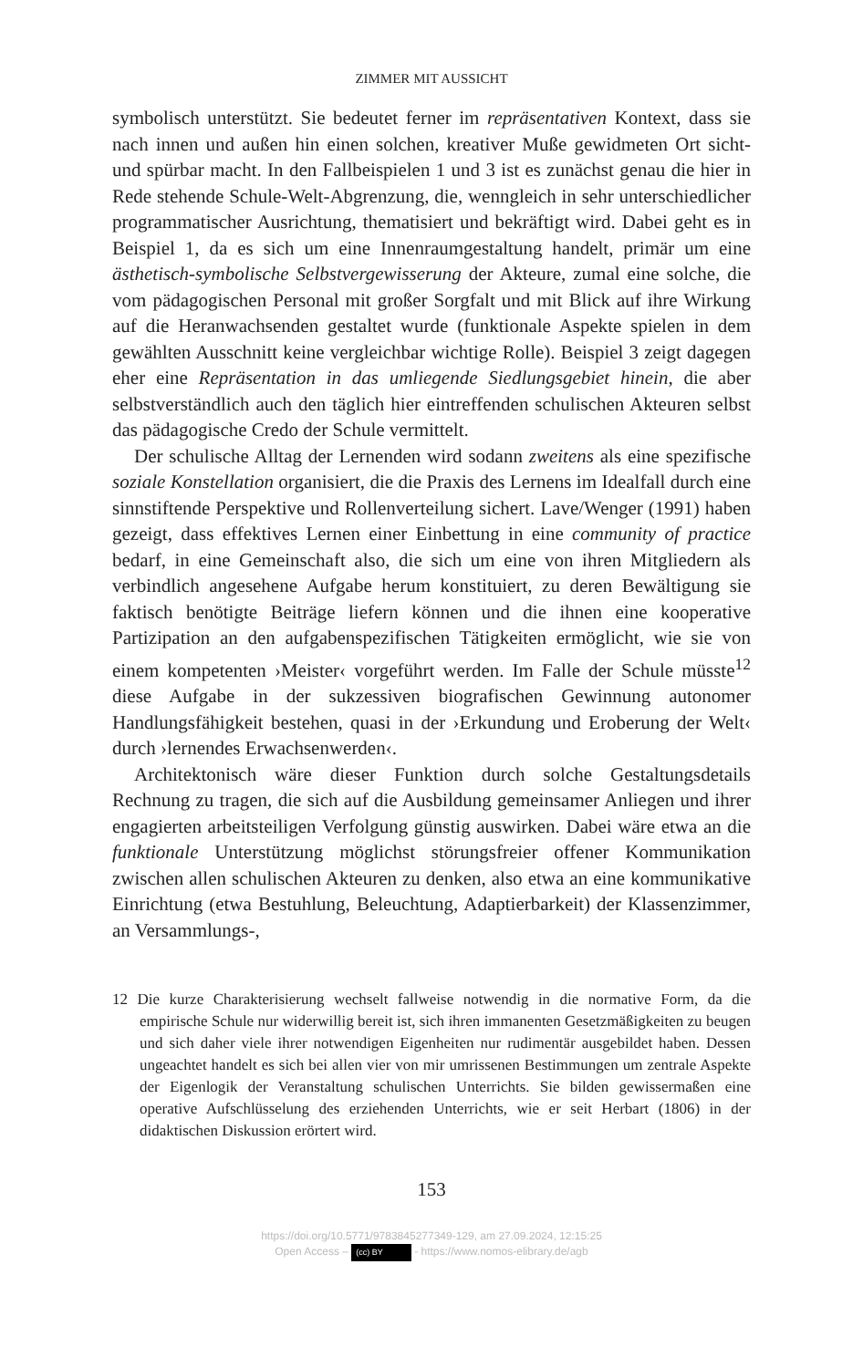ZIMMER MIT AUSSICHT
symbolisch unterstützt. Sie bedeutet ferner im repräsentativen Kontext, dass sie nach innen und außen hin einen solchen, kreativer Muße gewidmeten Ort sicht- und spürbar macht. In den Fallbeispielen 1 und 3 ist es zunächst genau die hier in Rede stehende Schule-Welt-Abgrenzung, die, wenngleich in sehr unterschiedlicher programmatischer Ausrichtung, thematisiert und bekräftigt wird. Dabei geht es in Beispiel 1, da es sich um eine Innenraumgestaltung handelt, primär um eine ästhetisch-symbolische Selbstvergewisserung der Akteure, zumal eine solche, die vom pädagogischen Personal mit großer Sorgfalt und mit Blick auf ihre Wirkung auf die Heranwachsenden gestaltet wurde (funktionale Aspekte spielen in dem gewählten Ausschnitt keine vergleichbar wichtige Rolle). Beispiel 3 zeigt dagegen eher eine Repräsentation in das umliegende Siedlungsgebiet hinein, die aber selbstverständlich auch den täglich hier eintreffenden schulischen Akteuren selbst das pädagogische Credo der Schule vermittelt.
Der schulische Alltag der Lernenden wird sodann zweitens als eine spezifische soziale Konstellation organisiert, die die Praxis des Lernens im Idealfall durch eine sinnstiftende Perspektive und Rollenverteilung sichert. Lave/Wenger (1991) haben gezeigt, dass effektives Lernen einer Einbettung in eine community of practice bedarf, in eine Gemeinschaft also, die sich um eine von ihren Mitgliedern als verbindlich angesehene Aufgabe herum konstituiert, zu deren Bewältigung sie faktisch benötigte Beiträge liefern können und die ihnen eine kooperative Partizipation an den aufgabenspezifischen Tätigkeiten ermöglicht, wie sie von einem kompetenten ›Meister‹ vorgeführt werden. Im Falle der Schule müsste<sup>12</sup> diese Aufgabe in der sukzessiven biografischen Gewinnung autonomer Handlungsfähigkeit bestehen, quasi in der ›Erkundung und Eroberung der Welt‹ durch ›lernendes Erwachsenwerden‹.
Architektonisch wäre dieser Funktion durch solche Gestaltungsdetails Rechnung zu tragen, die sich auf die Ausbildung gemeinsamer Anliegen und ihrer engagierten arbeitsteiligen Verfolgung günstig auswirken. Dabei wäre etwa an die funktionale Unterstützung möglichst störungsfreier offener Kommunikation zwischen allen schulischen Akteuren zu denken, also etwa an eine kommunikative Einrichtung (etwa Bestuhlung, Beleuchtung, Adaptierbarkeit) der Klassenzimmer, an Versammlungs-,
12 Die kurze Charakterisierung wechselt fallweise notwendig in die normative Form, da die empirische Schule nur widerwillig bereit ist, sich ihren immanenten Gesetzmäßigkeiten zu beugen und sich daher viele ihrer notwendigen Eigenheiten nur rudimentär ausgebildet haben. Dessen ungeachtet handelt es sich bei allen vier von mir umrissenen Bestimmungen um zentrale Aspekte der Eigenlogik der Veranstaltung schulischen Unterrichts. Sie bilden gewissermaßen eine operative Aufschlüsselung des erziehenden Unterrichts, wie er seit Herbart (1806) in der didaktischen Diskussion erörtert wird.
153
https://doi.org/10.5771/9783845277349-129, am 27.09.2024, 12:15:25
Open Access – (cc) BY - https://www.nomos-elibrary.de/agb